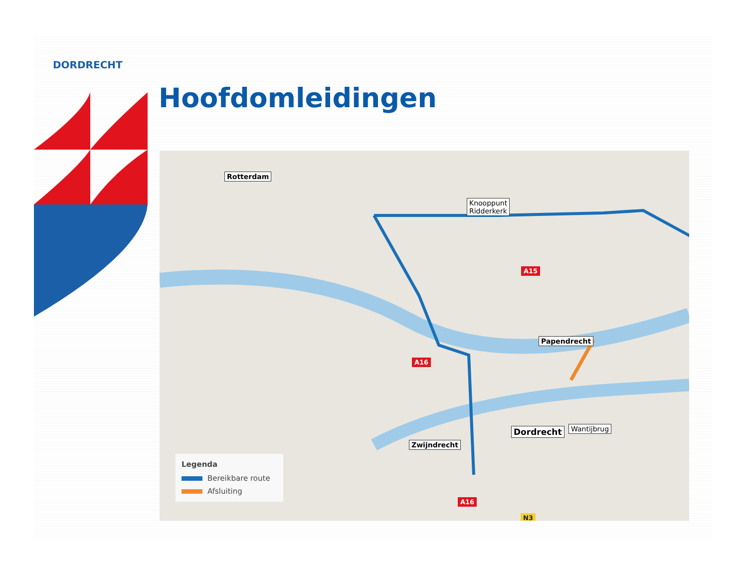DORDRECHT
Hoofdomleidingen
Rotterdam
Knooppunt
Ridderkerk
Papendrecht
Dordrecht Wantijbrug
Zwijndrecht
A15
A16
A16
N3
Legenda
Bereikbare route
Afsluiting